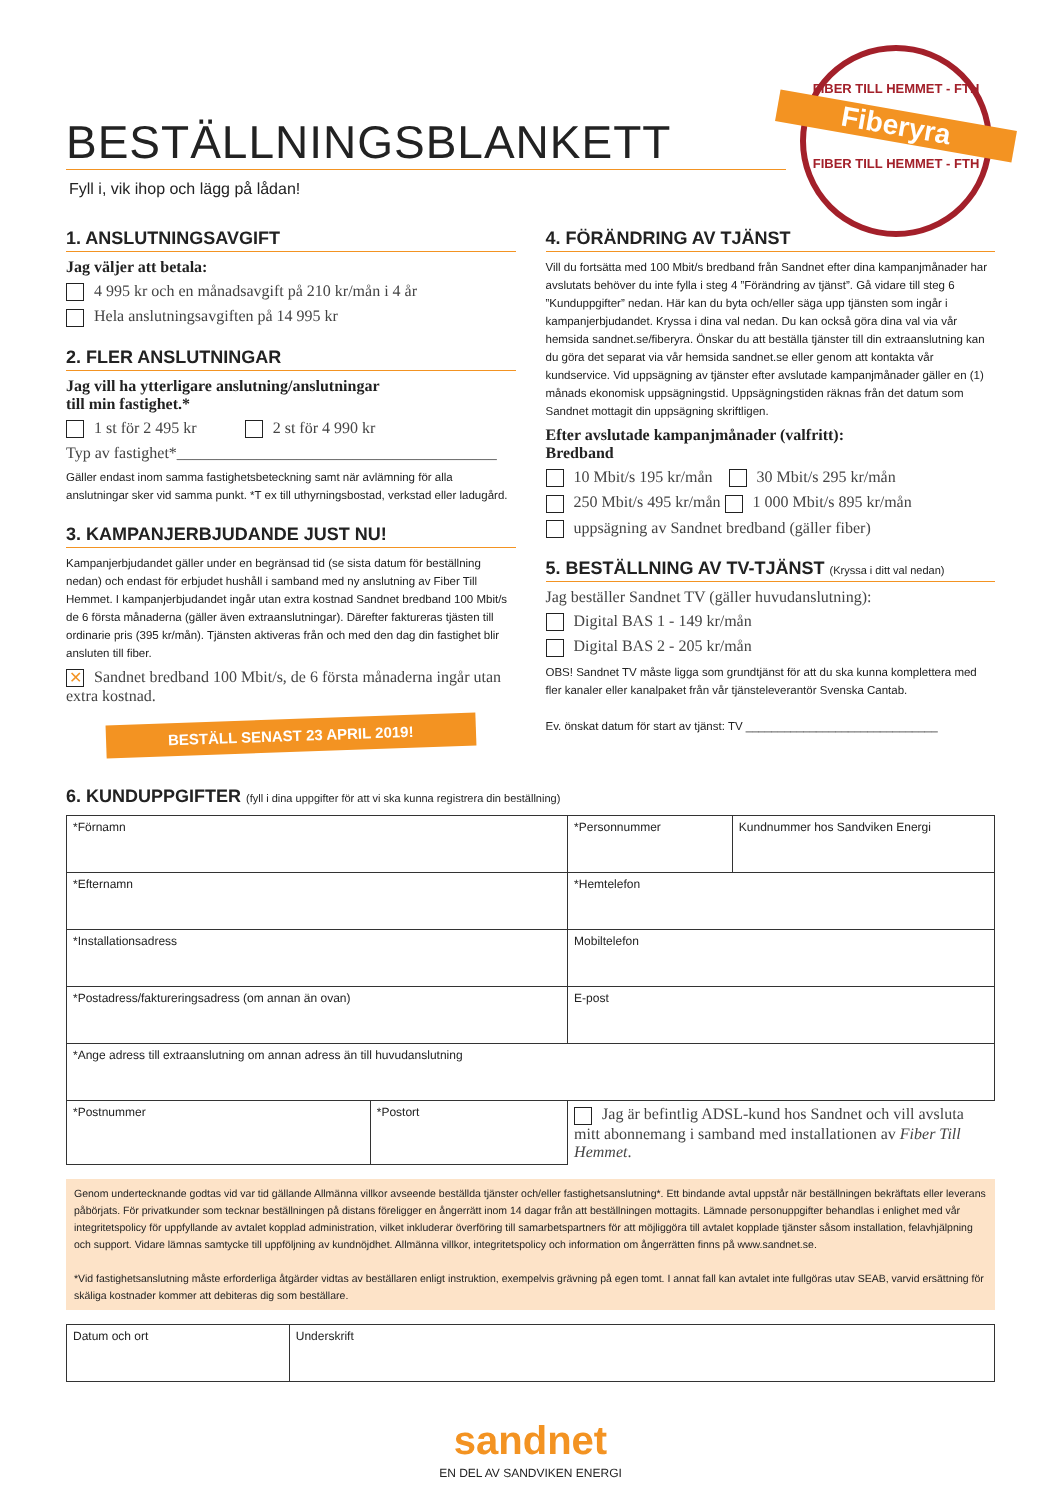FIBER TILL HEMMET - FTH
Fiberyra
FIBER TILL HEMMET - FTH
BESTÄLLNINGSBLANKETT
Fyll i, vik ihop och lägg på lådan!
1. ANSLUTNINGSAVGIFT
Jag väljer att betala:
4 995 kr och en månadsavgift på 210 kr/mån i 4 år
Hela anslutningsavgiften på 14 995 kr
2. FLER ANSLUTNINGAR
Jag vill ha ytterligare anslutning/anslutningar
till min fastighet.*
1 st för 2 495 kr 2 st för 4 990 kr
Typ av fastighet*________________________________________
Gäller endast inom samma fastighetsbeteckning samt när avlämning för alla anslutningar sker vid samma punkt. *T ex till uthyrningsbostad, verkstad eller ladugård.
3. KAMPANJERBJUDANDE JUST NU!
Kampanjerbjudandet gäller under en begränsad tid (se sista datum för beställning nedan) och endast för erbjudet hushåll i samband med ny anslutning av Fiber Till Hemmet. I kampanjerbjudandet ingår utan extra kostnad Sandnet bredband 100 Mbit/s de 6 första månaderna (gäller även extraanslutningar). Därefter faktureras tjästen till ordinarie pris (395 kr/mån). Tjänsten aktiveras från och med den dag din fastighet blir ansluten till fiber.
✕ Sandnet bredband 100 Mbit/s, de 6 första månaderna ingår utan extra kostnad.
BESTÄLL SENAST 23 APRIL 2019!
4. FÖRÄNDRING AV TJÄNST
Vill du fortsätta med 100 Mbit/s bredband från Sandnet efter dina kampanjmånader har avslutats behöver du inte fylla i steg 4 ”Förändring av tjänst”. Gå vidare till steg 6 ”Kunduppgifter” nedan. Här kan du byta och/eller säga upp tjänsten som ingår i kampanjerbjudandet. Kryssa i dina val nedan. Du kan också göra dina val via vår hemsida sandnet.se/fiberyra. Önskar du att beställa tjänster till din extraanslutning kan du göra det separat via vår hemsida sandnet.se eller genom att kontakta vår kundservice. Vid uppsägning av tjänster efter avslutade kampanjmånader gäller en (1) månads ekonomisk uppsägningstid. Uppsägningstiden räknas från det datum som Sandnet mottagit din uppsägning skriftligen.
Efter avslutade kampanjmånader (valfritt):
Bredband
10 Mbit/s 195 kr/mån 30 Mbit/s 295 kr/mån
250 Mbit/s 495 kr/mån 1 000 Mbit/s 895 kr/mån
uppsägning av Sandnet bredband (gäller fiber)
5. BESTÄLLNING AV TV-TJÄNST (Kryssa i ditt val nedan)
Jag beställer Sandnet TV (gäller huvudanslutning):
Digital BAS 1 - 149 kr/mån
Digital BAS 2 - 205 kr/mån
OBS! Sandnet TV måste ligga som grundtjänst för att du ska kunna komplettera med fler kanaler eller kanalpaket från vår tjänsteleverantör Svenska Cantab.
Ev. önskat datum för start av tjänst: TV ______________________________
6. KUNDUPPGIFTER (fyll i dina uppgifter för att vi ska kunna registrera din beställning)
| *Förnamn | | *Personnummer | Kundnummer hos Sandviken Energi |
| *Efternamn | | *Hemtelefon | |
| *Installationsadress | | Mobiltelefon | |
| *Postadress/faktureringsadress (om annan än ovan) | | E-post | |
| *Ange adress till extraanslutning om annan adress än till huvudanslutning | | | |
| *Postnummer | *Postort | Jag är befintlig ADSL-kund hos Sandnet och vill avsluta mitt abonnemang i samband med installationen av Fiber Till Hemmet . | |
Genom undertecknande godtas vid var tid gällande Allmänna villkor avseende beställda tjänster och/eller fastighetsanslutning*. Ett bindande avtal uppstår när beställningen bekräftats eller leverans påbörjats. För privatkunder som tecknar beställningen på distans föreligger en ångerrätt inom 14 dagar från att beställningen mottagits. Lämnade personuppgifter behandlas i enlighet med vår integritetspolicy för uppfyllande av avtalet kopplad administration, vilket inkluderar överföring till samarbetspartners för att möjliggöra till avtalet kopplade tjänster såsom installation, felavhjälpning och support. Vidare lämnas samtycke till uppföljning av kundnöjdhet. Allmänna villkor, integritetspolicy och information om ångerrätten finns på www.sandnet.se.
*Vid fastighetsanslutning måste erforderliga åtgärder vidtas av beställaren enligt instruktion, exempelvis grävning på egen tomt. I annat fall kan avtalet inte fullgöras utav SEAB, varvid ersättning för skäliga kostnader kommer att debiteras dig som beställare.
| Datum och ort | Underskrift |
sandnet
EN DEL AV SANDVIKEN ENERGI